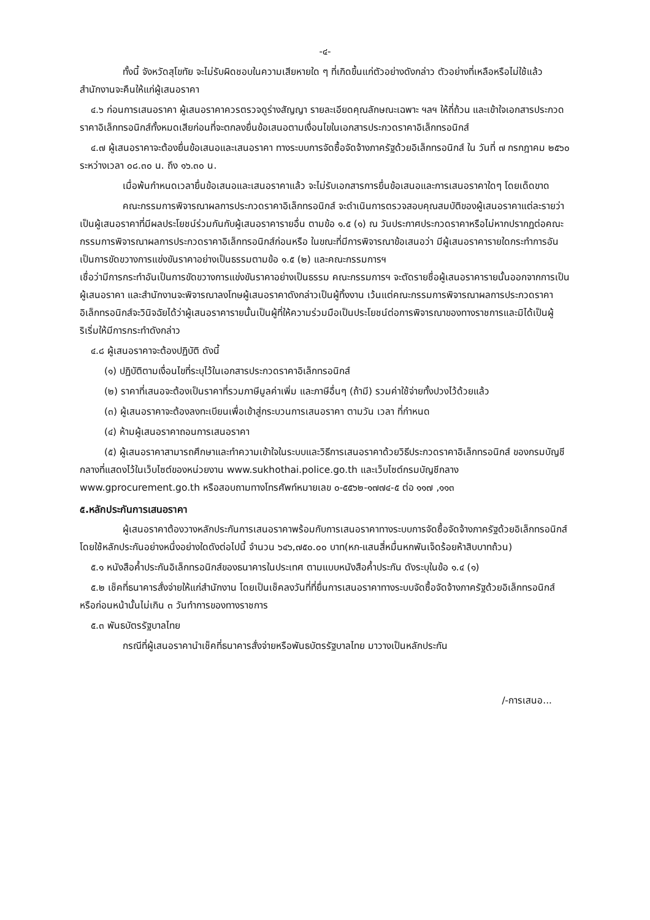-๔-
ทั้งนี้ จังหวัดสุโขทัย จะไม่รับผิดชอบในความเสียหายใด ๆ ที่เกิดขึ้นแก่ตัวอย่างดังกล่าว ตัวอย่างที่เหลือหรือไม่ใช้แล้ว สำนักงานจะคืนให้แก่ผู้เสนอราคา
๔.๖ ก่อนการเสนอราคา ผู้เสนอราคาควรตรวจดูร่างสัญญา รายละเอียดคุณลักษณะเฉพาะ ฯลฯ ให้ถี่ถ้วน และเข้าใจเอกสารประกวดราคาอิเล็กทรอนิกส์ทั้งหมดเสียก่อนที่จะตกลงยื่นข้อเสนอตามเงื่อนไขในเอกสารประกวดราคาอิเล็กทรอนิกส์
๔.๗ ผู้เสนอราคาจะต้องยื่นข้อเสนอและเสนอราคา ทางระบบการจัดซื้อจัดจ้างภาครัฐด้วยอิเล็กทรอนิกส์ ใน วันที่ ๗ กรกฎาคม ๒๕๖๐ ระหว่างเวลา ๐๘.๓๐ น. ถึง ๑๖.๓๐ น.
เมื่อพ้นกำหนดเวลายื่นข้อเสนอและเสนอราคาแล้ว จะไม่รับเอกสารการยื่นข้อเสนอและการเสนอราคาใดๆ โดยเด็ดขาด
คณะกรรมการพิจารณาผลการประกวดราคาอิเล็กทรอนิกส์ จะดำเนินการตรวจสอบคุณสมบัติของผู้เสนอราคาแต่ละรายว่า เป็นผู้เสนอราคาที่มีผลประโยชน์ร่วมกันกับผู้เสนอราคารายอื่น ตามข้อ ๑.๕ (๑) ณ วันประกาศประกวดราคาหรือไม่หากปรากฏต่อคณะกรรมการพิจารณาผลการประกวดราคาอิเล็กทรอนิกส์ก่อนหรือ ในขณะที่มีการพิจารณาข้อเสนอว่า มีผู้เสนอราคารายใดกระทำการอันเป็นการขัดขวางการแข่งขันราคาอย่างเป็นธรรมตามข้อ ๑.๕ (๒) และคณะกรรมการฯ
เชื่อว่ามีการกระทำอันเป็นการขัดขวางการแข่งขันราคาอย่างเป็นธรรม คณะกรรมการฯ จะตัดรายชื่อผู้เสนอราคารายนั้นออกจากการเป็นผู้เสนอราคา และสำนักงานจะพิจารณาลงโทษผู้เสนอราคาดังกล่าวเป็นผู้ทิ้งงาน เว้นแต่คณะกรรมการพิจารณาผลการประกวดราคาอิเล็กทรอนิกส์จะวินิจฉัยได้ว่าผู้เสนอราคารายนั้นเป็นผู้ที่ให้ความร่วมมือเป็นประโยชน์ต่อการพิจารณาของทางราชการและมิได้เป็นผู้ริเริ่มให้มีการกระทำดังกล่าว
๔.๘ ผู้เสนอราคาจะต้องปฏิบัติ ดังนี้
(๑) ปฏิบัติตามเงื่อนไขที่ระบุไว้ในเอกสารประกวดราคาอิเล็กทรอนิกส์
(๒) ราคาที่เสนอจะต้องเป็นราคาที่รวมภาษีมูลค่าเพิ่ม และภาษีอื่นๆ (ถ้ามี) รวมค่าใช้จ่ายทั้งปวงไว้ด้วยแล้ว
(๓) ผู้เสนอราคาจะต้องลงทะเบียนเพื่อเข้าสู่กระบวนการเสนอราคา ตามวัน เวลา ที่กำหนด
(๔) ห้ามผู้เสนอราคาถอนการเสนอราคา
(๕) ผู้เสนอราคาสามารถศึกษาและทำความเข้าใจในระบบและวิธีการเสนอราคาด้วยวิธีประกวดราคาอิเล็กทรอนิกส์ ของกรมบัญชีกลางที่แสดงไว้ในเว็บไซต์ของหน่วยงาน www.sukhothai.police.go.th และเว็บไซต์กรมบัญชีกลาง www.gprocurement.go.th หรือสอบถามทางโทรศัพท์หมายเลข ๐-๕๕๖๒-๑๗๗๔-๕ ต่อ ๑๑๗ ,๑๑๓
๕.หลักประกันการเสนอราคา
ผู้เสนอราคาต้องวางหลักประกันการเสนอราคาพร้อมกับการเสนอราคาทางระบบการจัดซื้อจัดจ้างภาครัฐด้วยอิเล็กทรอนิกส์ โดยใช้หลักประกันอย่างหนึ่งอย่างใดดังต่อไปนี้ จำนวน ๖๔๖,๗๕๐.๐๐ บาท(หก-แสนสี่หมื่นหกพันเจ็ดร้อยห้าสิบบาทถ้วน)
๕.๑ หนังสือค้ำประกันอิเล็กทรอนิกส์ของธนาคารในประเทศ ตามแบบหนังสือค้ำประกัน ดังระบุในข้อ ๑.๔ (๑)
๕.๒ เช็คที่ธนาคารสั่งจ่ายให้แก่สำนักงาน โดยเป็นเช็คลงวันที่ที่ยื่นการเสนอราคาทางระบบจัดซื้อจัดจ้างภาครัฐด้วยอิเล็กทรอนิกส์ หรือก่อนหน้านั้นไม่เกิน ๓ วันทำการของทางราชการ
๕.๓ พันธบัตรรัฐบาลไทย
กรณีที่ผู้เสนอราคานำเช็คที่ธนาคารสั่งจ่ายหรือพันธบัตรรัฐบาลไทย มาวางเป็นหลักประกัน
/-การเสนอ...